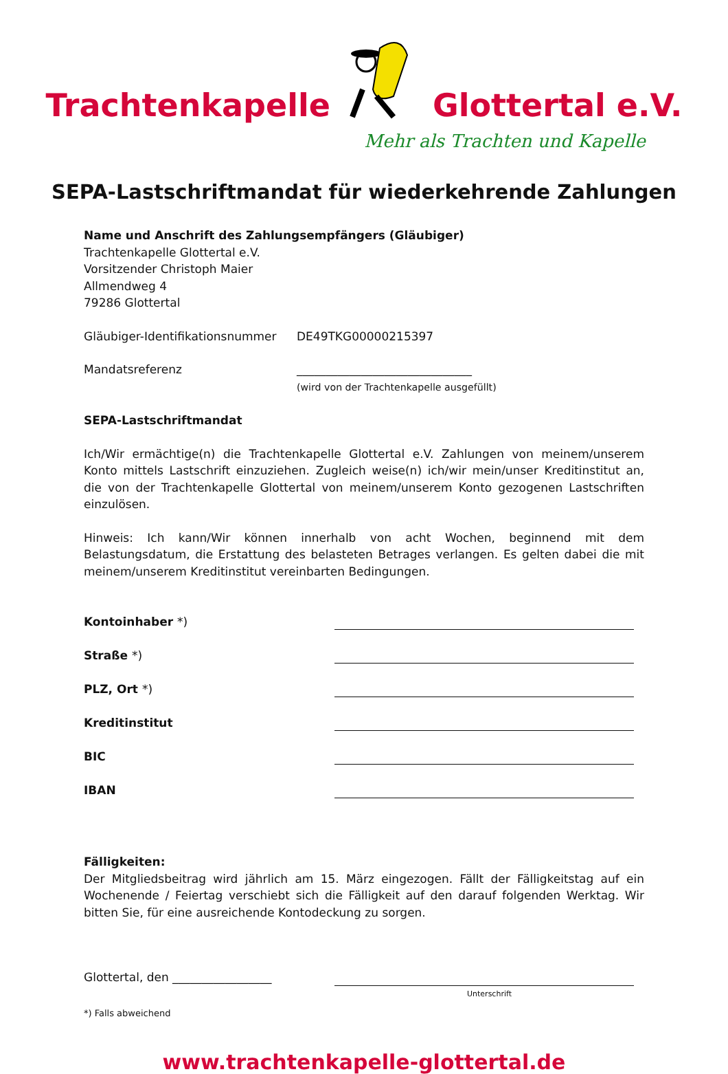Trachtenkapelle Glottertal e.V.
Mehr als Trachten und Kapelle
SEPA-Lastschriftmandat für wiederkehrende Zahlungen
Name und Anschrift des Zahlungsempfängers (Gläubiger)
Trachtenkapelle Glottertal e.V.
Vorsitzender Christoph Maier
Allmendweg 4
79286 Glottertal
Gläubiger-Identifikationsnummer DE49TKG00000215397
Mandatsreferenz ______________________________
(wird von der Trachtenkapelle ausgefüllt)
SEPA-Lastschriftmandat
Ich/Wir ermächtige(n) die Trachtenkapelle Glottertal e.V. Zahlungen von meinem/unserem Konto mittels Lastschrift einzuziehen. Zugleich weise(n) ich/wir mein/unser Kreditinstitut an, die von der Trachtenkapelle Glottertal von meinem/unserem Konto gezogenen Lastschriften einzulösen.
Hinweis: Ich kann/Wir können innerhalb von acht Wochen, beginnend mit dem Belastungsdatum, die Erstattung des belasteten Betrages verlangen. Es gelten dabei die mit meinem/unserem Kreditinstitut vereinbarten Bedingungen.
Kontoinhaber *)
Straße *)
PLZ, Ort *)
Kreditinstitut
BIC
IBAN
Fälligkeiten:
Der Mitgliedsbeitrag wird jährlich am 15. März eingezogen. Fällt der Fälligkeitstag auf ein Wochenende / Feiertag verschiebt sich die Fälligkeit auf den darauf folgenden Werktag. Wir bitten Sie, für eine ausreichende Kontodeckung zu sorgen.
Glottertal, den _________________
Unterschrift
*) Falls abweichend
www.trachtenkapelle-glottertal.de